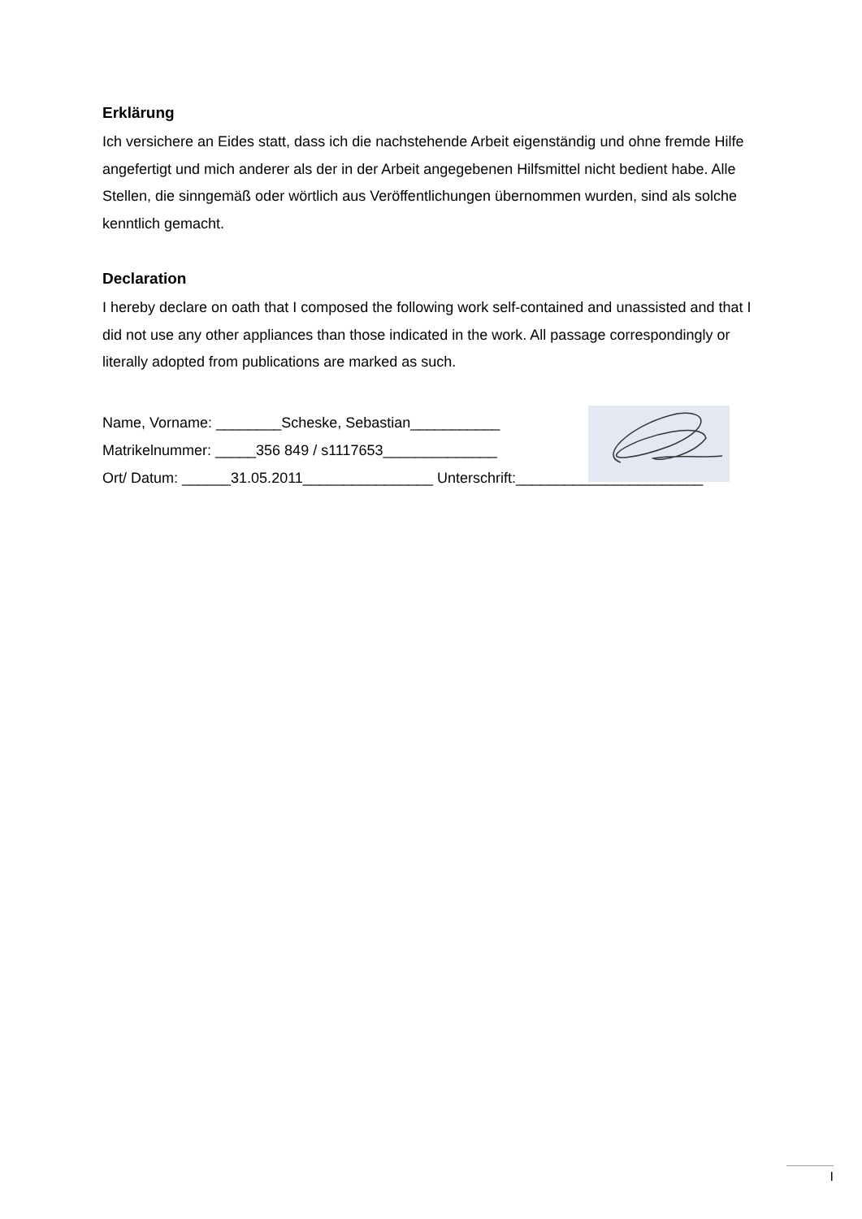Erklärung
Ich versichere an Eides statt, dass ich die nachstehende Arbeit eigenständig und ohne fremde Hilfe angefertigt und mich anderer als der in der Arbeit angegebenen Hilfsmittel nicht bedient habe. Alle Stellen, die sinngemäß oder wörtlich aus Veröffentlichungen übernommen wurden, sind als solche kenntlich gemacht.
Declaration
I hereby declare on oath that I composed the following work self-contained and unassisted and that I did not use any other appliances than those indicated in the work. All passage correspondingly or literally adopted from publications are marked as such.
Name, Vorname: ________Scheske, Sebastian___________
Matrikelnummer: _____356 849 / s1117653______________
Ort/ Datum: ______31.05.2011________________ Unterschrift:_______________________
I